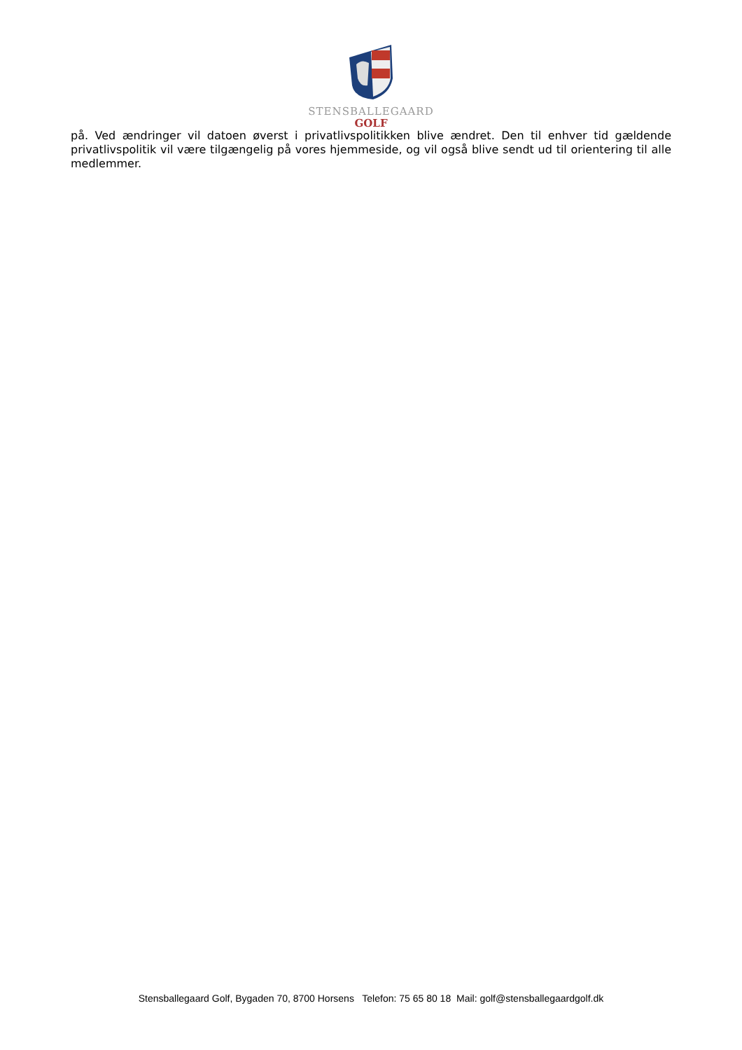STENSBALLEGAARD
GOLF
på. Ved ændringer vil datoen øverst i privatlivspolitikken blive ændret. Den til enhver tid gældende privatlivspolitik vil være tilgængelig på vores hjemmeside, og vil også blive sendt ud til orientering til alle medlemmer.
Stensballegaard Golf, Bygaden 70, 8700 Horsens Telefon: 75 65 80 18 Mail: golf@stensballegaardgolf.dk